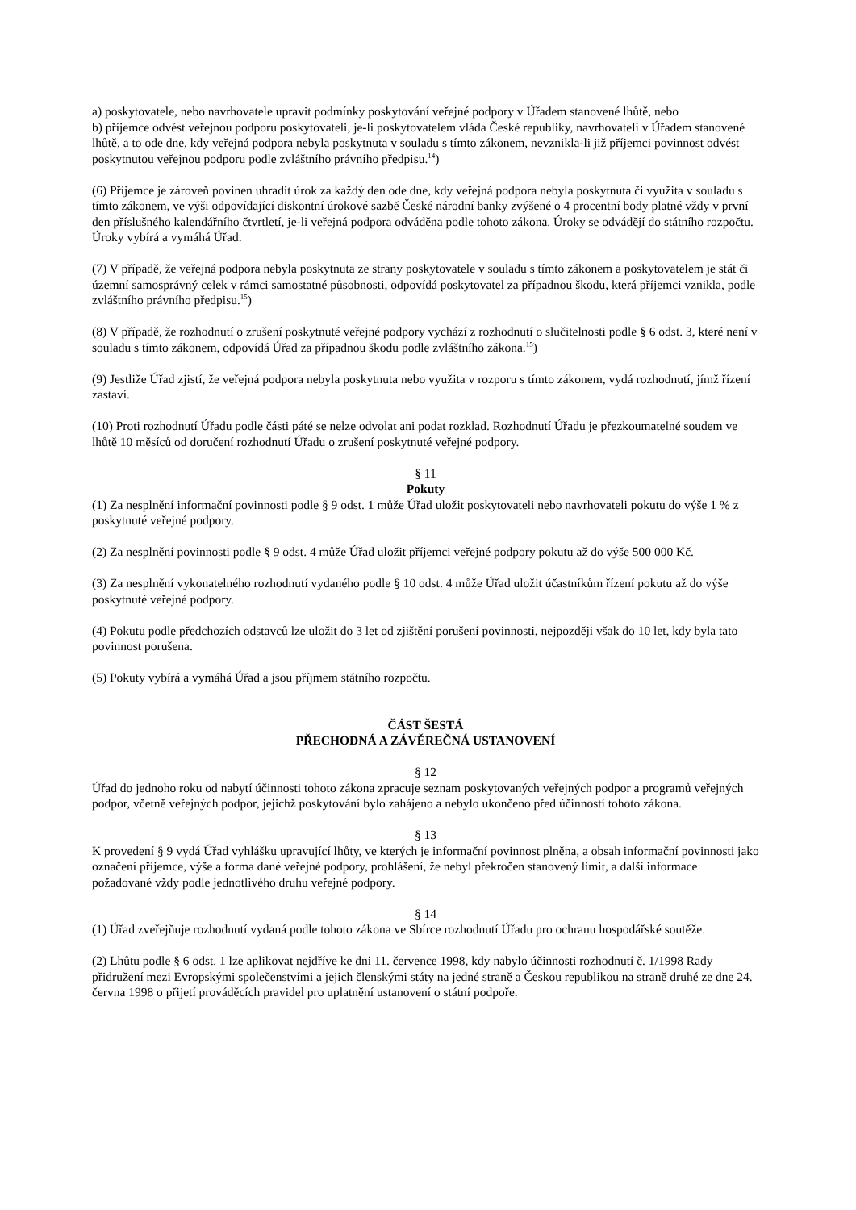a) poskytovatele, nebo navrhovatele upravit podmínky poskytování veřejné podpory v Úřadem stanovené lhůtě, nebo
b) příjemce odvést veřejnou podporu poskytovateli, je-li poskytovatelem vláda České republiky, navrhovateli v Úřadem stanovené lhůtě, a to ode dne, kdy veřejná podpora nebyla poskytnuta v souladu s tímto zákonem, nevznikla-li již příjemci povinnost odvést poskytnutou veřejnou podporu podle zvláštního právního předpisu.<sup>14</sup>)
(6) Příjemce je zároveň povinen uhradit úrok za každý den ode dne, kdy veřejná podpora nebyla poskytnuta či využita v souladu s tímto zákonem, ve výši odpovídající diskontní úrokové sazbě České národní banky zvýšené o 4 procentní body platné vždy v první den příslušného kalendářního čtvrtletí, je-li veřejná podpora odváděna podle tohoto zákona. Úroky se odvádějí do státního rozpočtu. Úroky vybírá a vymáhá Úřad.
(7) V případě, že veřejná podpora nebyla poskytnuta ze strany poskytovatele v souladu s tímto zákonem a poskytovatelem je stát či územní samosprávný celek v rámci samostatné působnosti, odpovídá poskytovatel za případnou škodu, která příjemci vznikla, podle zvláštního právního předpisu.<sup>15</sup>)
(8) V případě, že rozhodnutí o zrušení poskytnuté veřejné podpory vychází z rozhodnutí o slučitelnosti podle § 6 odst. 3, které není v souladu s tímto zákonem, odpovídá Úřad za případnou škodu podle zvláštního zákona.<sup>15</sup>)
(9) Jestliže Úřad zjistí, že veřejná podpora nebyla poskytnuta nebo využita v rozporu s tímto zákonem, vydá rozhodnutí, jímž řízení zastaví.
(10) Proti rozhodnutí Úřadu podle části páté se nelze odvolat ani podat rozklad. Rozhodnutí Úřadu je přezkoumatelné soudem ve lhůtě 10 měsíců od doručení rozhodnutí Úřadu o zrušení poskytnuté veřejné podpory.
§ 11
Pokuty
(1) Za nesplnění informační povinnosti podle § 9 odst. 1 může Úřad uložit poskytovateli nebo navrhovateli pokutu do výše 1 % z poskytnuté veřejné podpory.
(2) Za nesplnění povinnosti podle § 9 odst. 4 může Úřad uložit příjemci veřejné podpory pokutu až do výše 500 000 Kč.
(3) Za nesplnění vykonatelného rozhodnutí vydaného podle § 10 odst. 4 může Úřad uložit účastníkům řízení pokutu až do výše poskytnuté veřejné podpory.
(4) Pokutu podle předchozích odstavců lze uložit do 3 let od zjištění porušení povinnosti, nejpozději však do 10 let, kdy byla tato povinnost porušena.
(5) Pokuty vybírá a vymáhá Úřad a jsou příjmem státního rozpočtu.
ČÁST ŠESTÁ
PŘECHODNÁ A ZÁVĚREČNÁ USTANOVENÍ
§ 12
Úřad do jednoho roku od nabytí účinnosti tohoto zákona zpracuje seznam poskytovaných veřejných podpor a programů veřejných podpor, včetně veřejných podpor, jejichž poskytování bylo zahájeno a nebylo ukončeno před účinností tohoto zákona.
§ 13
K provedení § 9 vydá Úřad vyhlášku upravující lhůty, ve kterých je informační povinnost plněna, a obsah informační povinnosti jako označení příjemce, výše a forma dané veřejné podpory, prohlášení, že nebyl překročen stanovený limit, a další informace požadované vždy podle jednotlivého druhu veřejné podpory.
§ 14
(1) Úřad zveřejňuje rozhodnutí vydaná podle tohoto zákona ve Sbírce rozhodnutí Úřadu pro ochranu hospodářské soutěže.
(2) Lhůtu podle § 6 odst. 1 lze aplikovat nejdříve ke dni 11. července 1998, kdy nabylo účinnosti rozhodnutí č. 1/1998 Rady přidružení mezi Evropskými společenstvími a jejich členskými státy na jedné straně a Českou republikou na straně druhé ze dne 24. června 1998 o přijetí prováděcích pravidel pro uplatnění ustanovení o státní podpoře.